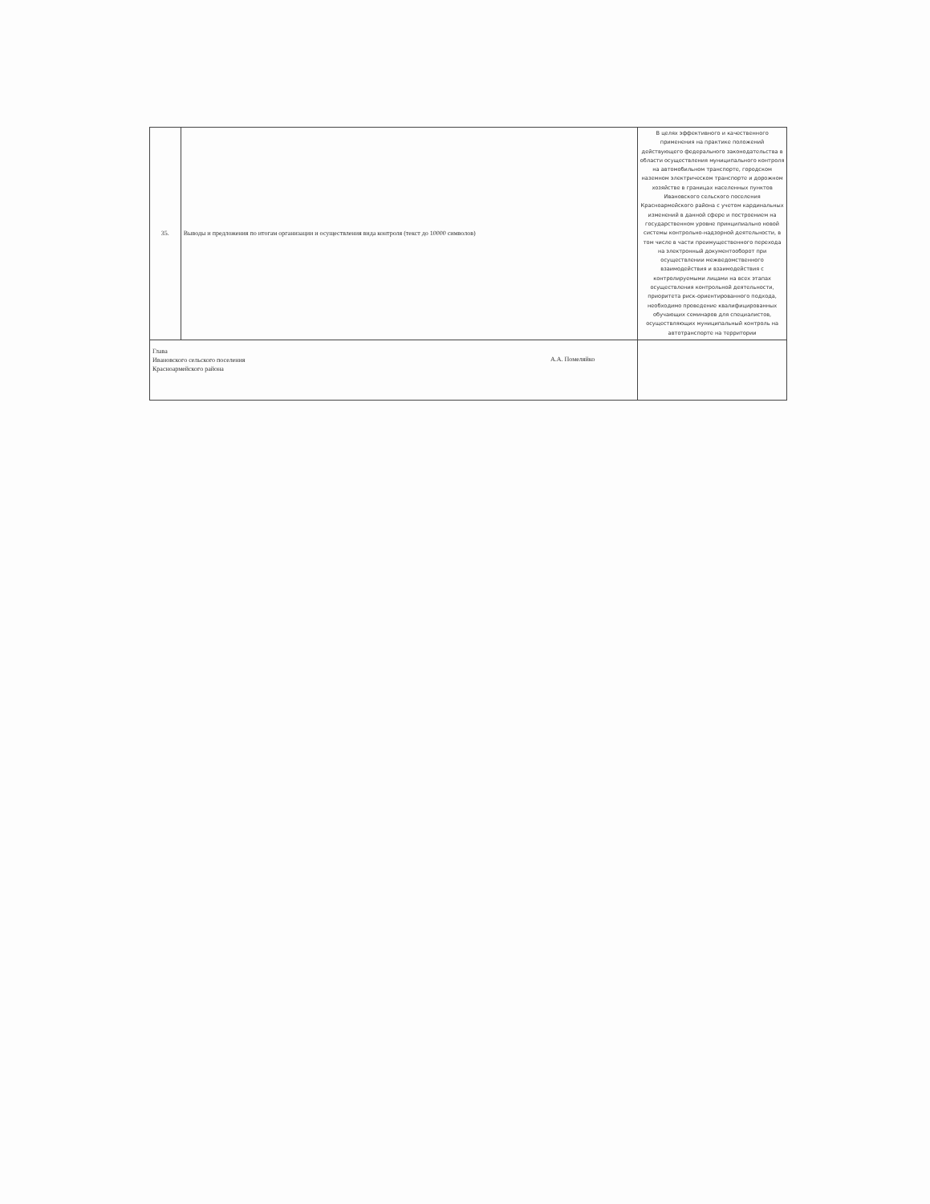| 35. | Выводы и предложения по итогам организации и осуществления вида контроля (текст до 10000 символов) | В целях эффективного и качественного применения на практике положений действующего федерального законодательства в области осуществления муниципального контроля на автомобильном транспорте, городском наземном электрическом транспорте и дорожном хозяйстве в границах населенных пунктов Ивановского сельского поселения Красноармейского района с учетом кардинальных изменений в данной сфере и построением на государственном уровне принципиально новой системы контрольно-надзорной деятельности, в том числе в части преимущественного перехода на электронный документооборот при осуществлении межведомственного взаимодействия и взаимодействия с контролируемыми лицами на всех этапах осуществления контрольной деятельности, приоритета риск-ориентированного подхода, необходимо проведение квалифицированных обучающих семинаров для специалистов, осуществляющих муниципальный контроль на автотранспорте на территории |
| Глава Ивановского сельского поселения Красноармейского района А.А. Помеляйко | | |